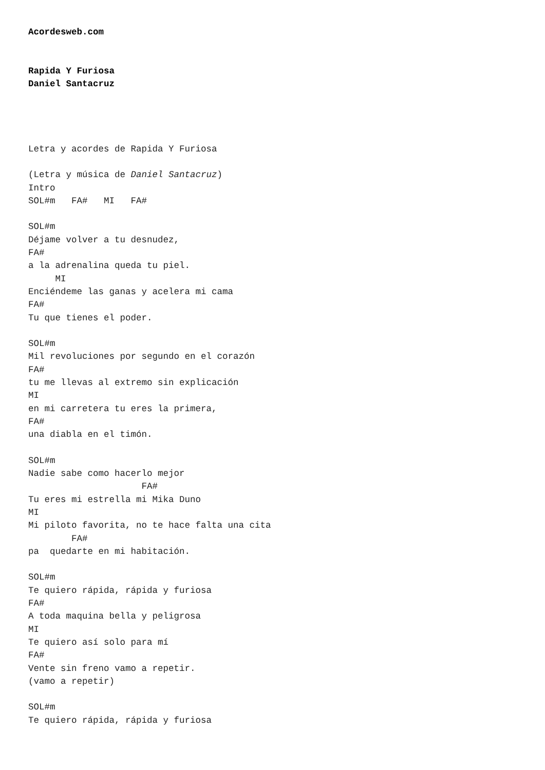Acordesweb.com


Rapida Y Furiosa
Daniel Santacruz




Letra y acordes de Rapida Y Furiosa

(Letra y música de Daniel Santacruz)
Intro
SOL#m   FA#   MI   FA#

SOL#m
Déjame volver a tu desnudez,
FA#
a la adrenalina queda tu piel.
     MI
Enciéndeme las ganas y acelera mi cama
FA#
Tu que tienes el poder.

SOL#m
Mil revoluciones por segundo en el corazón
FA#
tu me llevas al extremo sin explicación
MI
en mi carretera tu eres la primera,
FA#
una diabla en el timón.

SOL#m
Nadie sabe como hacerlo mejor
                     FA#
Tu eres mi estrella mi Mika Duno
MI
Mi piloto favorita, no te hace falta una cita
        FA#
pa  quedarte en mi habitación.

SOL#m
Te quiero rápida, rápida y furiosa
FA#
A toda maquina bella y peligrosa
MI
Te quiero así solo para mí
FA#
Vente sin freno vamo a repetir.
(vamo a repetir)

SOL#m
Te quiero rápida, rápida y furiosa